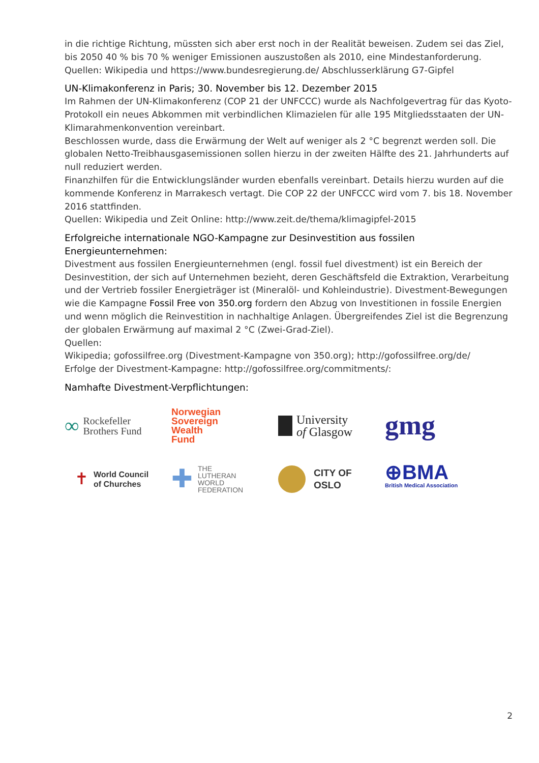in die richtige Richtung, müssten sich aber erst noch in der Realität beweisen. Zudem sei das Ziel, bis 2050 40 % bis 70 % weniger Emissionen auszustoßen als 2010, eine Mindestanforderung.
Quellen: Wikipedia und https://www.bundesregierung.de/ Abschlusserklärung G7-Gipfel
UN-Klimakonferenz in Paris; 30. November bis 12. Dezember 2015
Im Rahmen der UN-Klimakonferenz (COP 21 der UNFCCC) wurde als Nachfolgevertrag für das Kyoto-Protokoll ein neues Abkommen mit verbindlichen Klimazielen für alle 195 Mitgliedsstaaten der UN-Klimarahmenkonvention vereinbart.
Beschlossen wurde, dass die Erwärmung der Welt auf weniger als 2 °C begrenzt werden soll. Die globalen Netto-Treibhausgasemissionen sollen hierzu in der zweiten Hälfte des 21. Jahrhunderts auf null reduziert werden.
Finanzhilfen für die Entwicklungsländer wurden ebenfalls vereinbart. Details hierzu wurden auf die kommende Konferenz in Marrakesch vertagt. Die COP 22 der UNFCCC wird vom 7. bis 18. November 2016 stattfinden.
Quellen: Wikipedia und Zeit Online: http://www.zeit.de/thema/klimagipfel-2015
Erfolgreiche internationale NGO-Kampagne zur Desinvestition aus fossilen Energieunternehmen:
Divestment aus fossilen Energieunternehmen (engl. fossil fuel divestment) ist ein Bereich der Desinvestition, der sich auf Unternehmen bezieht, deren Geschäftsfeld die Extraktion, Verarbeitung und der Vertrieb fossiler Energieträger ist (Mineralöl- und Kohleindustrie). Divestment-Bewegungen wie die Kampagne Fossil Free von 350.org fordern den Abzug von Investitionen in fossile Energien und wenn möglich die Reinvestition in nachhaltige Anlagen. Übergreifendes Ziel ist die Begrenzung der globalen Erwärmung auf maximal 2 °C (Zwei-Grad-Ziel).
Quellen:
Wikipedia; gofossilfree.org (Divestment-Kampagne von 350.org); http://gofossilfree.org/de/
Erfolge der Divestment-Kampagne: http://gofossilfree.org/commitments/:
Namhafte Divestment-Verpflichtungen:
∞ Rockefeller
Brothers Fund
Norwegian
Sovereign
Wealth
Fund
University
of Glasgow
gmg
✝ World Council
of Churches
✚ THE
LUTHERAN
WORLD
FEDERATION
CITY OF
OSLO
⊕BMA
British Medical Association
2